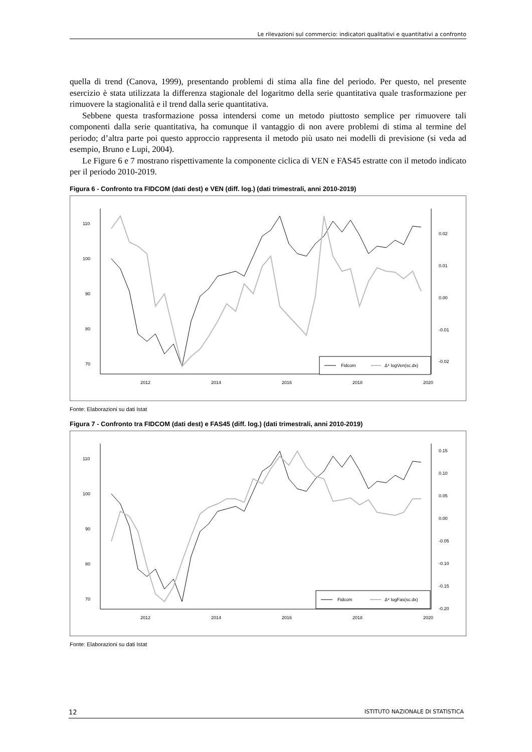Le rilevazioni sul commercio: indicatori qualitativi e quantitativi a confronto
quella di trend (Canova, 1999), presentando problemi di stima alla fine del periodo. Per questo, nel presente esercizio è stata utilizzata la differenza stagionale del logaritmo della serie quantitativa quale trasformazione per rimuovere la stagionalità e il trend dalla serie quantitativa.
Sebbene questa trasformazione possa intendersi come un metodo piuttosto semplice per rimuovere tali componenti dalla serie quantitativa, ha comunque il vantaggio di non avere problemi di stima al termine del periodo; d’altra parte poi questo approccio rappresenta il metodo più usato nei modelli di previsione (si veda ad esempio, Bruno e Lupi, 2004).
Le Figure 6 e 7 mostrano rispettivamente la componente ciclica di VEN e FAS45 estratte con il metodo indicato per il periodo 2010-2019.
Figura 6 - Confronto tra FIDCOM (dati dest) e VEN (diff. log.) (dati trimestrali, anni 2010-2019)
110
100
90
80
70
0.02
0.01
0.00
-0.01
-0.02
2012
2014
2016
2018
2020
Fidcom
Δ⁴ logVen(sc.dx)
Fonte: Elaborazioni su dati Istat
Figura 7 - Confronto tra FIDCOM (dati dest) e FAS45 (diff. log.) (dati trimestrali, anni 2010-2019)
110
100
90
80
70
0.15
0.10
0.05
0.00
-0.05
-0.10
-0.15
-0.20
2012
2014
2016
2018
2020
Fidcom
Δ⁴ logFas(sc.dx)
Fonte: Elaborazioni su dati Istat
12 ISTITUTO NAZIONALE DI STATISTICA